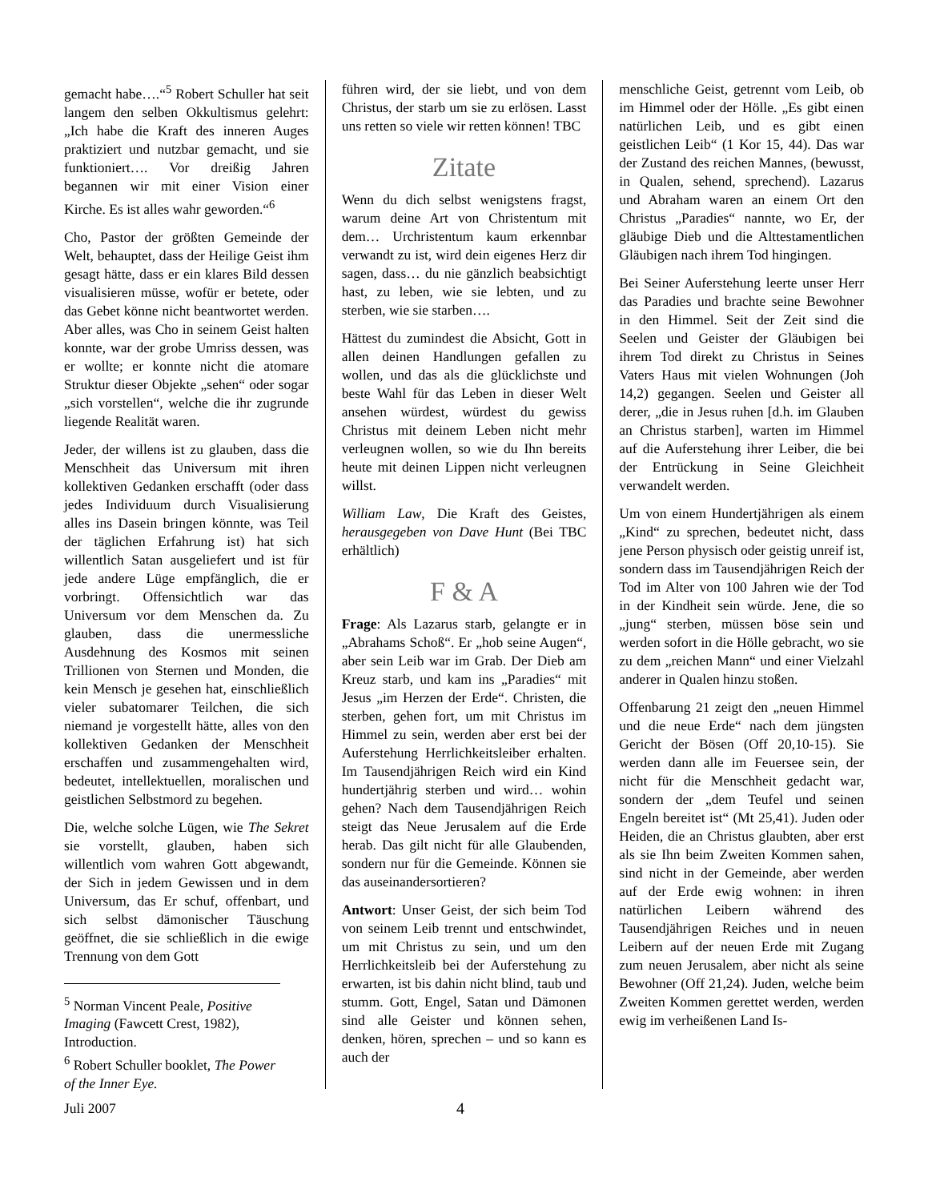gemacht habe….“<sup>5</sup> Robert Schuller hat seit langem den selben Okkultismus gelehrt: „Ich habe die Kraft des inneren Auges praktiziert und nutzbar gemacht, und sie funktioniert…. Vor dreißig Jahren begannen wir mit einer Vision einer Kirche. Es ist alles wahr geworden.“<sup>6</sup>
Cho, Pastor der größten Gemeinde der Welt, behauptet, dass der Heilige Geist ihm gesagt hätte, dass er ein klares Bild dessen visualisieren müsse, wofür er betete, oder das Gebet könne nicht beantwortet werden. Aber alles, was Cho in seinem Geist halten konnte, war der grobe Umriss dessen, was er wollte; er konnte nicht die atomare Struktur dieser Objekte „sehen“ oder sogar „sich vorstellen“, welche die ihr zugrunde liegende Realität waren.
Jeder, der willens ist zu glauben, dass die Menschheit das Universum mit ihren kollektiven Gedanken erschafft (oder dass jedes Individuum durch Visualisierung alles ins Dasein bringen könnte, was Teil der täglichen Erfahrung ist) hat sich willentlich Satan ausgeliefert und ist für jede andere Lüge empfänglich, die er vorbringt. Offensichtlich war das Universum vor dem Menschen da. Zu glauben, dass die unermessliche Ausdehnung des Kosmos mit seinen Trillionen von Sternen und Monden, die kein Mensch je gesehen hat, einschließlich vieler subatomarer Teilchen, die sich niemand je vorgestellt hätte, alles von den kollektiven Gedanken der Menschheit erschaffen und zusammengehalten wird, bedeutet, intellektuellen, moralischen und geistlichen Selbstmord zu begehen.
Die, welche solche Lügen, wie The Sekret sie vorstellt, glauben, haben sich willentlich vom wahren Gott abgewandt, der Sich in jedem Gewissen und in dem Universum, das Er schuf, offenbart, und sich selbst dämonischer Täuschung geöffnet, die sie schließlich in die ewige Trennung von dem Gott
<sup>5</sup> Norman Vincent Peale, Positive Imaging (Fawcett Crest, 1982), Introduction.
<sup>6</sup> Robert Schuller booklet, The Power of the Inner Eye.
führen wird, der sie liebt, und von dem Christus, der starb um sie zu erlösen. Lasst uns retten so viele wir retten können! TBC
Zitate
Wenn du dich selbst wenigstens fragst, warum deine Art von Christentum mit dem… Urchristentum kaum erkennbar verwandt zu ist, wird dein eigenes Herz dir sagen, dass… du nie gänzlich beabsichtigt hast, zu leben, wie sie lebten, und zu sterben, wie sie starben….
Hättest du zumindest die Absicht, Gott in allen deinen Handlungen gefallen zu wollen, und das als die glücklichste und beste Wahl für das Leben in dieser Welt ansehen würdest, würdest du gewiss Christus mit deinem Leben nicht mehr verleugnen wollen, so wie du Ihn bereits heute mit deinen Lippen nicht verleugnen willst.
William Law, Die Kraft des Geistes, herausgegeben von Dave Hunt (Bei TBC erhältlich)
F & A
Frage: Als Lazarus starb, gelangte er in „Abrahams Schoß“. Er „hob seine Augen“, aber sein Leib war im Grab. Der Dieb am Kreuz starb, und kam ins „Paradies“ mit Jesus „im Herzen der Erde“. Christen, die sterben, gehen fort, um mit Christus im Himmel zu sein, werden aber erst bei der Auferstehung Herrlichkeitsleiber erhalten. Im Tausendjährigen Reich wird ein Kind hundertjährig sterben und wird… wohin gehen? Nach dem Tausendjährigen Reich steigt das Neue Jerusalem auf die Erde herab. Das gilt nicht für alle Glaubenden, sondern nur für die Gemeinde. Können sie das auseinandersortieren?
Antwort: Unser Geist, der sich beim Tod von seinem Leib trennt und entschwindet, um mit Christus zu sein, und um den Herrlichkeitsleib bei der Auferstehung zu erwarten, ist bis dahin nicht blind, taub und stumm. Gott, Engel, Satan und Dämonen sind alle Geister und können sehen, denken, hören, sprechen – und so kann es auch der
menschliche Geist, getrennt vom Leib, ob im Himmel oder der Hölle. „Es gibt einen natürlichen Leib, und es gibt einen geistlichen Leib“ (1 Kor 15, 44). Das war der Zustand des reichen Mannes, (bewusst, in Qualen, sehend, sprechend). Lazarus und Abraham waren an einem Ort den Christus „Paradies“ nannte, wo Er, der gläubige Dieb und die Alttestamentlichen Gläubigen nach ihrem Tod hingingen.
Bei Seiner Auferstehung leerte unser Herr das Paradies und brachte seine Bewohner in den Himmel. Seit der Zeit sind die Seelen und Geister der Gläubigen bei ihrem Tod direkt zu Christus in Seines Vaters Haus mit vielen Wohnungen (Joh 14,2) gegangen. Seelen und Geister all derer, „die in Jesus ruhen [d.h. im Glauben an Christus starben], warten im Himmel auf die Auferstehung ihrer Leiber, die bei der Entrückung in Seine Gleichheit verwandelt werden.
Um von einem Hundertjährigen als einem „Kind“ zu sprechen, bedeutet nicht, dass jene Person physisch oder geistig unreif ist, sondern dass im Tausendjährigen Reich der Tod im Alter von 100 Jahren wie der Tod in der Kindheit sein würde. Jene, die so „jung“ sterben, müssen böse sein und werden sofort in die Hölle gebracht, wo sie zu dem „reichen Mann“ und einer Vielzahl anderer in Qualen hinzu stoßen.
Offenbarung 21 zeigt den „neuen Himmel und die neue Erde“ nach dem jüngsten Gericht der Bösen (Off 20,10-15). Sie werden dann alle im Feuersee sein, der nicht für die Menschheit gedacht war, sondern der „dem Teufel und seinen Engeln bereitet ist“ (Mt 25,41). Juden oder Heiden, die an Christus glaubten, aber erst als sie Ihn beim Zweiten Kommen sahen, sind nicht in der Gemeinde, aber werden auf der Erde ewig wohnen: in ihren natürlichen Leibern während des Tausendjährigen Reiches und in neuen Leibern auf der neuen Erde mit Zugang zum neuen Jerusalem, aber nicht als seine Bewohner (Off 21,24). Juden, welche beim Zweiten Kommen gerettet werden, werden ewig im verheißenen Land Is-
Juli 2007 4